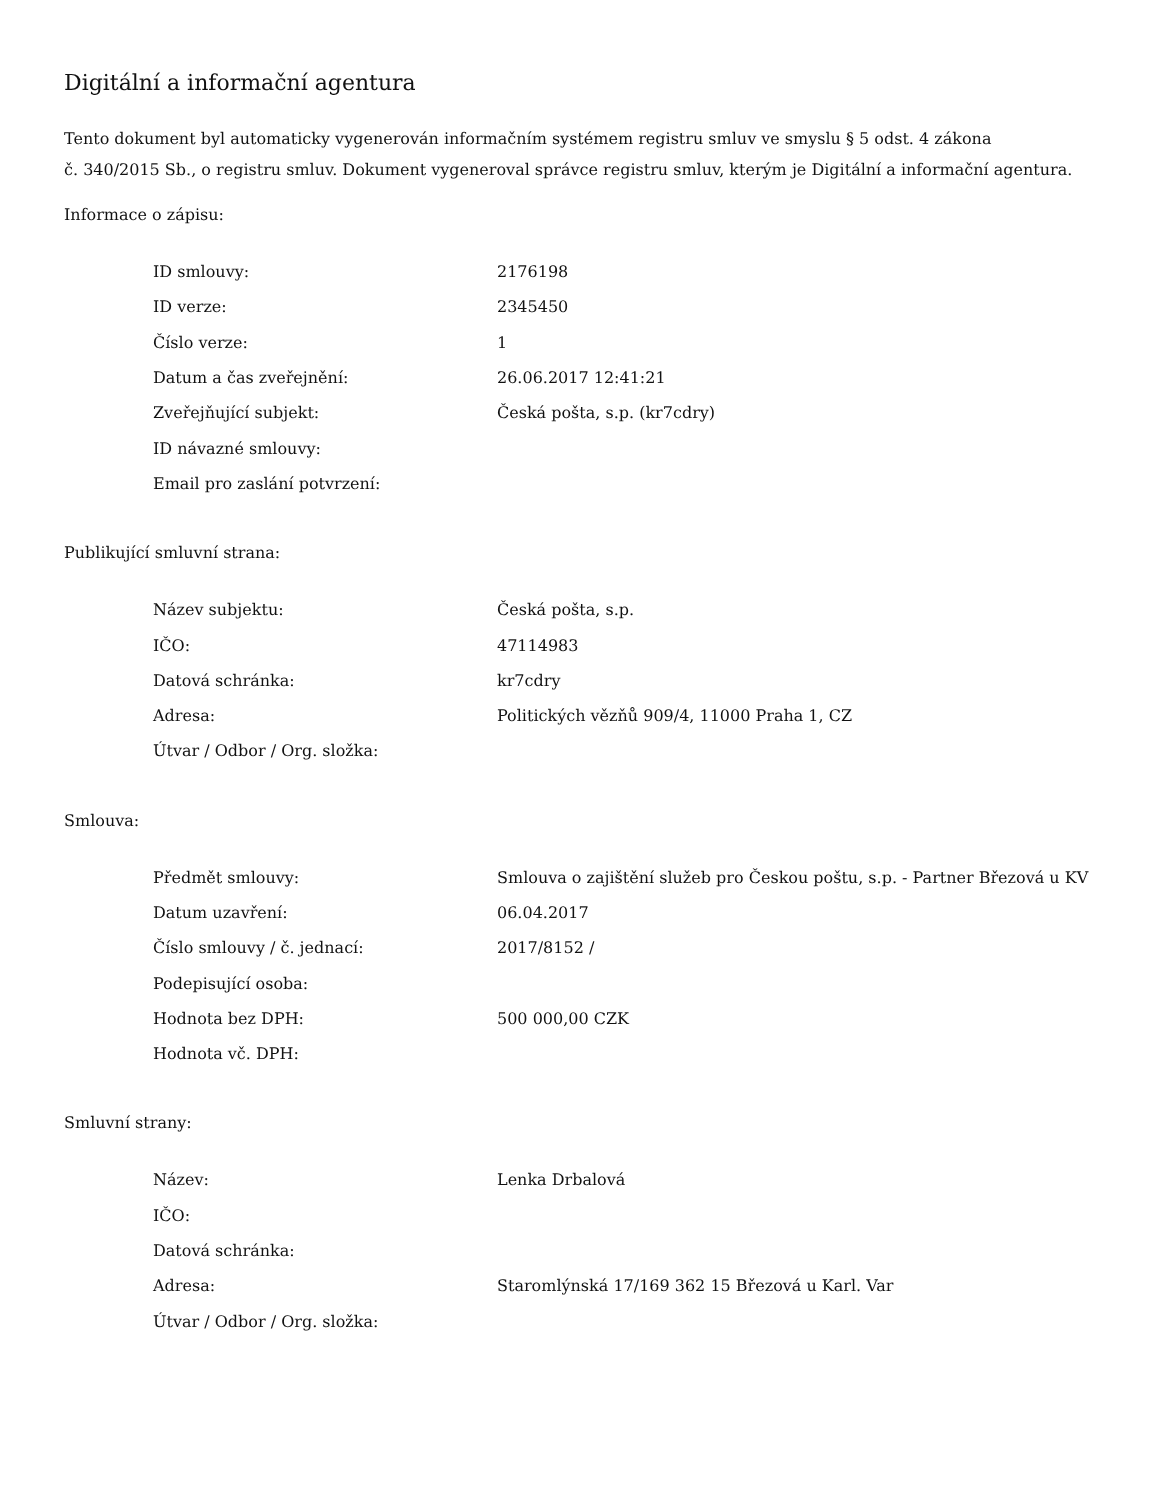Digitální a informační agentura
Tento dokument byl automaticky vygenerován informačním systémem registru smluv ve smyslu § 5 odst. 4 zákona
č. 340/2015 Sb., o registru smluv. Dokument vygeneroval správce registru smluv, kterým je Digitální a informační agentura.
Informace o zápisu:
| ID smlouvy: | 2176198 |
| ID verze: | 2345450 |
| Číslo verze: | 1 |
| Datum a čas zveřejnění: | 26.06.2017 12:41:21 |
| Zveřejňující subjekt: | Česká pošta, s.p. (kr7cdry) |
| ID návazné smlouvy: | |
| Email pro zaslání potvrzení: | |
Publikující smluvní strana:
| Název subjektu: | Česká pošta, s.p. |
| IČO: | 47114983 |
| Datová schránka: | kr7cdry |
| Adresa: | Politických vězňů 909/4, 11000 Praha 1, CZ |
| Útvar / Odbor / Org. složka: | |
Smlouva:
| Předmět smlouvy: | Smlouva o zajištění služeb pro Českou poštu, s.p. - Partner Březová u KV |
| Datum uzavření: | 06.04.2017 |
| Číslo smlouvy / č. jednací: | 2017/8152 / |
| Podepisující osoba: | |
| Hodnota bez DPH: | 500 000,00 CZK |
| Hodnota vč. DPH: | |
Smluvní strany:
| Název: | Lenka Drbalová |
| IČO: | |
| Datová schránka: | |
| Adresa: | Staromlýnská 17/169 362 15 Březová u Karl. Var |
| Útvar / Odbor / Org. složka: | |